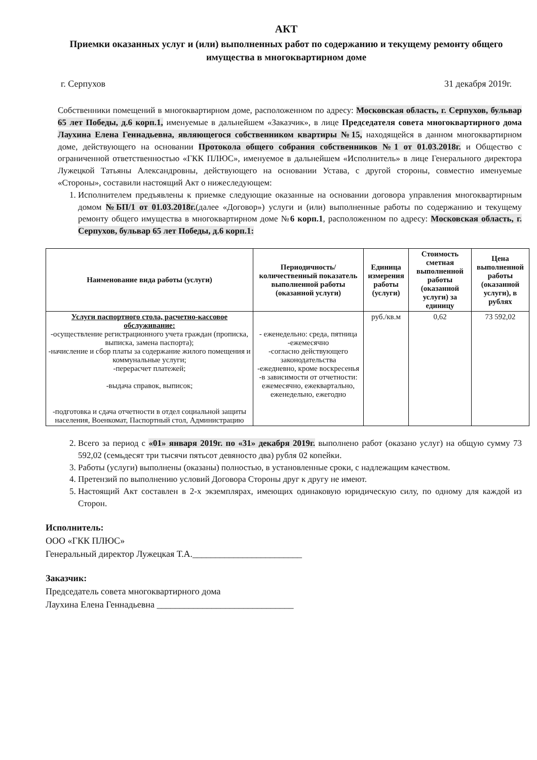АКТ
Приемки оказанных услуг и (или) выполненных работ по содержанию и текущему ремонту общего имущества в многоквартирном доме
г. Серпухов 31 декабря 2019г.
Собственники помещений в многоквартирном доме, расположенном по адресу: Московская область, г. Серпухов, бульвар 65 лет Победы, д.6 корп.1, именуемые в дальнейшем «Заказчик», в лице Председателя совета многоквартирного дома Лаухина Елена Геннадьевна, являющегося собственником квартиры №15, находящейся в данном многоквартирном доме, действующего на основании Протокола общего собрания собственников №1 от 01.03.2018г. и Общество с ограниченной ответственностью «ГКК ПЛЮС», именуемое в дальнейшем «Исполнитель» в лице Генерального директора Лужецкой Татьяны Александровны, действующего на основании Устава, с другой стороны, совместно именуемые «Стороны», составили настоящий Акт о нижеследующем:
1. Исполнителем предъявлены к приемке следующие оказанные на основании договора управления многоквартирным домом №БП/1 от 01.03.2018г.(далее «Договор») услуги и (или) выполненные работы по содержанию и текущему ремонту общего имущества в многоквартирном доме №6 корп.1, расположенном по адресу: Московская область, г. Серпухов, бульвар 65 лет Победы, д.6 корп.1:
| Наименование вида работы (услуги) | Периодичность/количественный показатель выполненной работы (оказанной услуги) | Единица измерения работы (услуги) | Стоимость сметная выполненной работы (оказанной услуги) за единицу | Цена выполненной работы (оказанной услуги), в рублях |
| --- | --- | --- | --- | --- |
| Услуги паспортного стола, расчетно-кассовое обслуживание: -осуществление регистрационного учета граждан (прописка, выписка, замена паспорта); -начисление и сбор платы за содержание жилого помещения и коммунальные услуги; -перерасчет платежей; -выдача справок, выписок; -подготовка и сдача отчетности в отдел социальной защиты населения, Военкомат, Паспортный стол, Администрацию | - еженедельно: среда, пятница -ежемесячно -согласно действующего законодательства -ежедневно, кроме воскресенья -в зависимости от отчетности: ежемесячно, ежеквартально, еженедельно, ежегодно | руб./кв.м | 0,62 | 73 592,02 |
2. Всего за период с «01» января 2019г. по «31» декабря 2019г. выполнено работ (оказано услуг) на общую сумму 73 592,02 (семьдесят три тысячи пятьсот девяносто два) рубля 02 копейки.
3. Работы (услуги) выполнены (оказаны) полностью, в установленные сроки, с надлежащим качеством.
4. Претензий по выполнению условий Договора Стороны друг к другу не имеют.
5. Настоящий Акт составлен в 2-х экземплярах, имеющих одинаковую юридическую силу, по одному для каждой из Сторон.
Исполнитель:
ООО «ГКК ПЛЮС»
Генеральный директор Лужецкая Т.А.________________________
Заказчик:
Председатель совета многоквартирного дома
Лаухина Елена Геннадьевна ______________________________